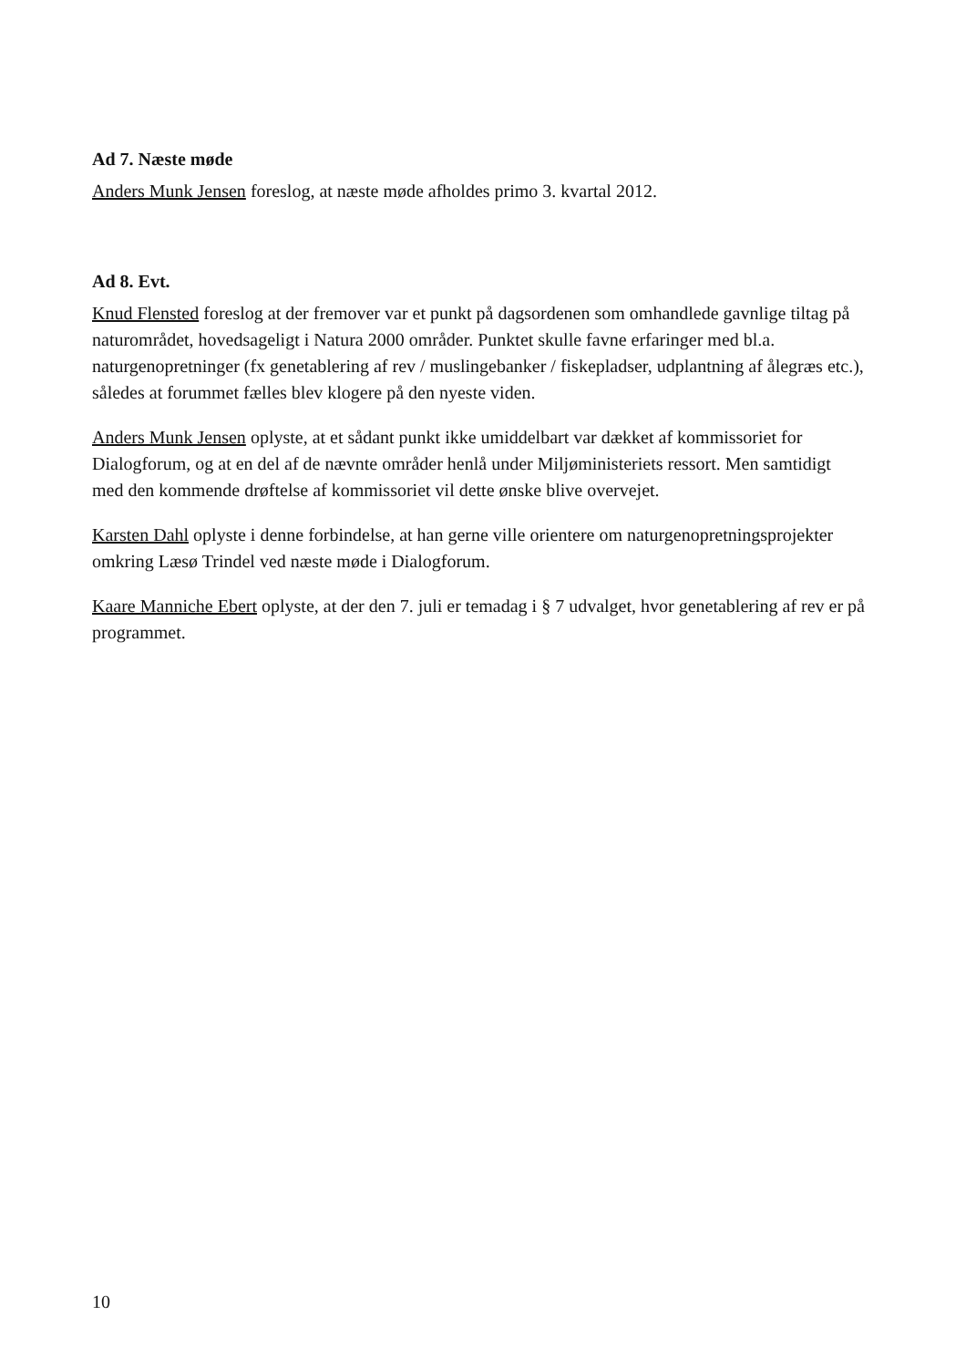Ad 7. Næste møde
Anders Munk Jensen foreslog, at næste møde afholdes primo 3. kvartal 2012.
Ad 8. Evt.
Knud Flensted foreslog at der fremover var et punkt på dagsordenen som omhandlede gavnlige tiltag på naturområdet, hovedsageligt i Natura 2000 områder. Punktet skulle favne erfaringer med bl.a. naturgenopretninger (fx genetablering af rev / muslingebanker / fiskepladser, udplantning af ålegræs etc.), således at forummet fælles blev klogere på den nyeste viden.
Anders Munk Jensen oplyste, at et sådant punkt ikke umiddelbart var dækket af kommissoriet for Dialogforum, og at en del af de nævnte områder henlå under Miljøministeriets ressort. Men samtidigt med den kommende drøftelse af kommissoriet vil dette ønske blive overvejet.
Karsten Dahl oplyste i denne forbindelse, at han gerne ville orientere om naturgenopretningsprojekter omkring Læsø Trindel ved næste møde i Dialogforum.
Kaare Manniche Ebert oplyste, at der den 7. juli er temadag i § 7 udvalget, hvor genetablering af rev er på programmet.
10